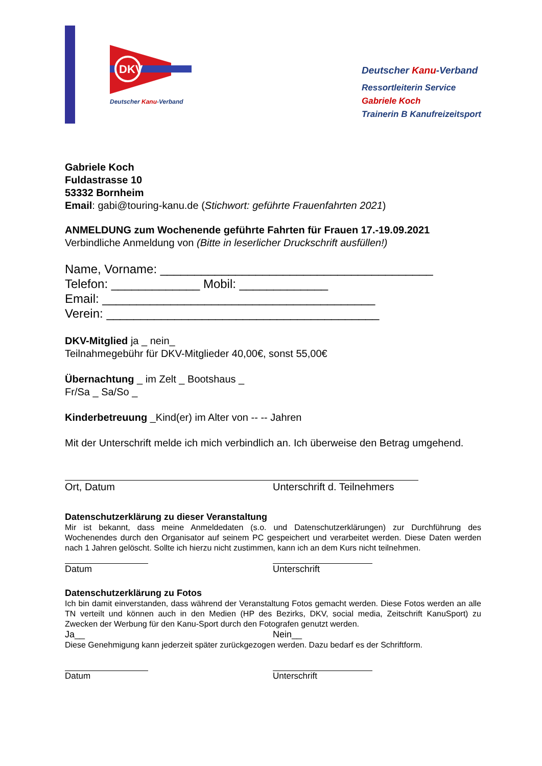DKV
Deutscher Kanu-Verband
Deutscher Kanu-Verband
Ressortleiterin Service
Gabriele Koch
Trainerin B Kanufreizeitsport
Gabriele Koch
Fuldastrasse 10
53332 Bornheim
Email: gabi@touring-kanu.de (Stichwort: geführte Frauenfahrten 2021)
ANMELDUNG zum Wochenende geführte Fahrten für Frauen 17.-19.09.2021
Verbindliche Anmeldung von (Bitte in leserlicher Druckschrift ausfüllen!)
Name, Vorname: ________________________________________
Telefon: _____________ Mobil: _____________
Email: ________________________________________
Verein: ________________________________________
DKV-Mitglied ja _ nein_
Teilnahmegebühr für DKV-Mitglieder 40,00€, sonst 55,00€
Übernachtung _ im Zelt _ Bootshaus _
Fr/Sa _ Sa/So _
Kinderbetreuung _Kind(er) im Alter von -- -- Jahren
Mit der Unterschrift melde ich mich verbindlich an. Ich überweise den Betrag umgehend.
Ort, Datum Unterschrift d. Teilnehmers
Datenschutzerklärung zu dieser Veranstaltung
Mir ist bekannt, dass meine Anmeldedaten (s.o. und Datenschutzerklärungen) zur Durchführung des Wochenendes durch den Organisator auf seinem PC gespeichert und verarbeitet werden. Diese Daten werden nach 1 Jahren gelöscht. Sollte ich hierzu nicht zustimmen, kann ich an dem Kurs nicht teilnehmen.
Datum Unterschrift
Datenschutzerklärung zu Fotos
Ich bin damit einverstanden, dass während der Veranstaltung Fotos gemacht werden. Diese Fotos werden an alle TN verteilt und können auch in den Medien (HP des Bezirks, DKV, social media, Zeitschrift KanuSport) zu Zwecken der Werbung für den Kanu-Sport durch den Fotografen genutzt werden.
Ja__ Nein__
Diese Genehmigung kann jederzeit später zurückgezogen werden. Dazu bedarf es der Schriftform.
Datum Unterschrift